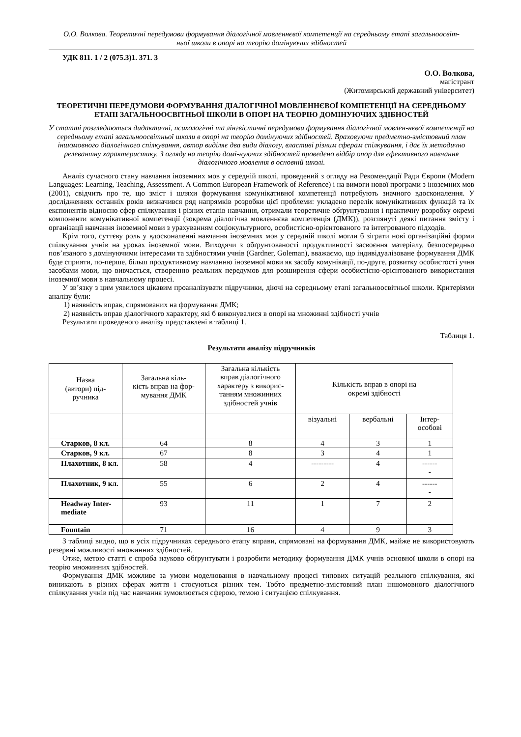О.О. Волкова. Теоретичні передумови формування діалогічної мовленнєвої компетенції на середньому етапі загальноосвіт-
ньої школи в опорі на теорію домінуючих здібностей
УДК 811. 1 / 2 (075.3)1. 371. 3
О.О. Волкова,
магістрант
(Житомирський державний університет)
ТЕОРЕТИЧНІ ПЕРЕДУМОВИ ФОРМУВАННЯ ДІАЛОГІЧНОЇ МОВЛЕННЄВОЇ КОМПЕТЕНЦІЇ НА СЕРЕДНЬОМУ ЕТАПІ ЗАГАЛЬНООСВІТНЬОЇ ШКОЛИ В ОПОРІ НА ТЕОРІЮ ДОМІНУЮЧИХ ЗДІБНОСТЕЙ
У статті розглядаються дидактичні, психологічні та лінгвістичні передумови формування діалогічної мовлен-нєвої компетенції на середньому етапі загальноосвітньої школи в опорі на теорію домінуючих здібностей. Враховуючи предметно-змістовний план іншомовного діалогічного спілкування, автор виділяє два види діалогу, властиві різним сферам спілкування, і дає їх методично релевантну характеристику. З огляду на теорію домі-нуючих здібностей проведено відбір опор для ефективного навчання діалогічного мовлення в основній школі.
Аналіз сучасного стану навчання іноземних мов у середній школі, проведений з огляду на Рекомендації Ради Європи (Modern Languages: Learning, Teaching, Assessment. A Common European Framework of Reference) і на вимоги нової програми з іноземних мов (2001), свідчить про те, що зміст і шляхи формування комунікативної компетенції потребують значного вдосконалення. У дослідженнях останніх років визначився ряд напрямків розробки цієї проблеми: укладено перелік комунікативних функцій та їх експонентів відносно сфер спілкування і різних етапів навчання, отримали теоретичне обґрунтування і практичну розробку окремі компоненти комунікативної компетенції (зокрема діалогічна мовленнєва компетенція (ДМК)), розглянуті деякі питання змісту і організації навчання іноземної мови з урахуванням соціокультурного, особистісно-орієнтованого та інтегрованого підходів.
Крім того, суттєву роль у вдосконаленні навчання іноземних мов у середній школі могли б зіграти нові організаційні форми спілкування учнів на уроках іноземної мови. Виходячи з обґрунтованості продуктивності засвоєння матеріалу, безпосередньо пов’язаного з домінуючими інтересами та здібностями учнів (Gardner, Goleman), вважаємо, що індивідуалізоване формування ДМК буде сприяти, по-перше, більш продуктивному навчанню іноземної мови як засобу комунікації, по-друге, розвитку особистості учня засобами мови, що вивчається, створенню реальних передумов для розширення сфери особистісно-орієнтованого використання іноземної мови в навчальному процесі.
У зв’язку з цим уявилося цікавим проаналізувати підручники, діючі на середньому етапі загальноосвітньої школи. Критеріями аналізу були:
1) наявність вправ, спрямованих на формування ДМК;
2) наявність вправ діалогічного характеру, які б виконувалися в опорі на множинні здібності учнів
Результати проведеного аналізу представлені в таблиці 1.
Таблиця 1.
Результати аналізу підручників
| Назва (автори) під- ручника | Загальна кіль- кість вправ на фор- мування ДМК | Загальна кількість вправ діалогічного характеру з викорис- танням множинних здібностей учнів | Кількість вправ в опорі на окремі здібності | | |
| | | | візуальні | вербальні | Інтер- особові |
| Старков, 8 кл. | 64 | 8 | 4 | 3 | 1 |
| Старков, 9 кл. | 67 | 8 | 3 | 4 | 1 |
| Плахотник, 8 кл. | 58 | 4 | --------- | 4 | ------ - |
| Плахотник, 9 кл. | 55 | 6 | 2 | 4 | ------ - |
| Headway Inter- mediate | 93 | 11 | 1 | 7 | 2 |
| Fountain | 71 | 16 | 4 | 9 | 3 |
З таблиці видно, що в усіх підручниках середнього етапу вправи, спрямовані на формування ДМК, майже не використовують резервні можливості множинних здібностей.
Отже, метою статті є спроба науково обґрунтувати і розробити методику формування ДМК учнів основної школи в опорі на теорію множинних здібностей.
Формування ДМК можливе за умови моделювання в навчальному процесі типових ситуацій реального спілкування, які виникають в різних сферах життя і стосуються різних тем. Тобто предметно-змістовний план іншомовного діалогічного спілкування учнів під час навчання зумовлюється сферою, темою і ситуацією спілкування.